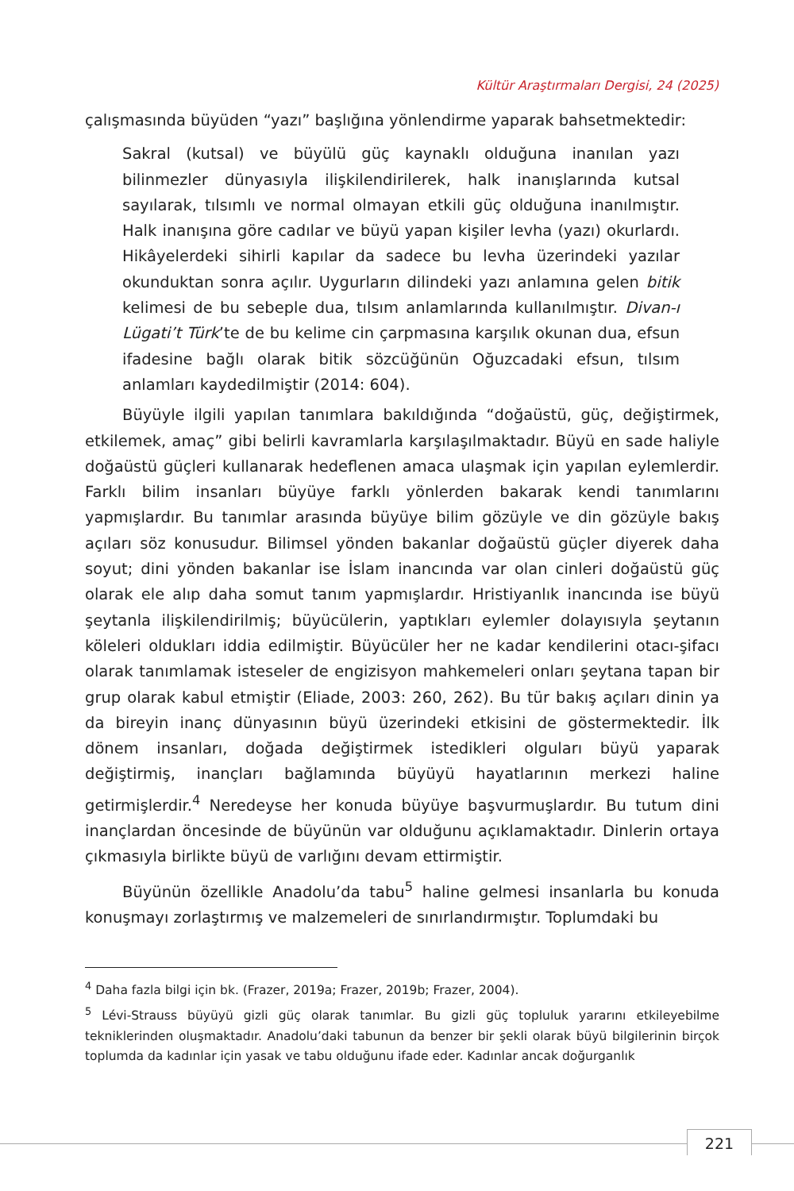Kültür Araştırmaları Dergisi, 24 (2025)
çalışmasında büyüden “yazı” başlığına yönlendirme yaparak bahsetmektedir:
Sakral (kutsal) ve büyülü güç kaynaklı olduğuna inanılan yazı bilinmezler dünyasıyla ilişkilendirilerek, halk inanışlarında kutsal sayılarak, tılsımlı ve normal olmayan etkili güç olduğuna inanılmıştır. Halk inanışına göre cadılar ve büyü yapan kişiler levha (yazı) okurlardı. Hikâyelerdeki sihirli kapılar da sadece bu levha üzerindeki yazılar okunduktan sonra açılır. Uygurların dilindeki yazı anlamına gelen bitik kelimesi de bu sebeple dua, tılsım anlamlarında kullanılmıştır. Divan-ı Lügati’t Türk’te de bu kelime cin çarpmasına karşılık okunan dua, efsun ifadesine bağlı olarak bitik sözcüğünün Oğuzcadaki efsun, tılsım anlamları kaydedilmiştir (2014: 604).
Büyüyle ilgili yapılan tanımlara bakıldığında “doğaüstü, güç, değiştirmek, etkilemek, amaç” gibi belirli kavramlarla karşılaşılmaktadır. Büyü en sade haliyle doğaüstü güçleri kullanarak hedeflenen amaca ulaşmak için yapılan eylemlerdir. Farklı bilim insanları büyüye farklı yönlerden bakarak kendi tanımlarını yapmışlardır. Bu tanımlar arasında büyüye bilim gözüyle ve din gözüyle bakış açıları söz konusudur. Bilimsel yönden bakanlar doğaüstü güçler diyerek daha soyut; dini yönden bakanlar ise İslam inancında var olan cinleri doğaüstü güç olarak ele alıp daha somut tanım yapmışlardır. Hristiyanlık inancında ise büyü şeytanla ilişkilendirilmiş; büyücülerin, yaptıkları eylemler dolayısıyla şeytanın köleleri oldukları iddia edilmiştir. Büyücüler her ne kadar kendilerini otacı-şifacı olarak tanımlamak isteseler de engizisyon mahkemeleri onları şeytana tapan bir grup olarak kabul etmiştir (Eliade, 2003: 260, 262). Bu tür bakış açıları dinin ya da bireyin inanç dünyasının büyü üzerindeki etkisini de göstermektedir. İlk dönem insanları, doğada değiştirmek istedikleri olguları büyü yaparak değiştirmiş, inançları bağlamında büyüyü hayatlarının merkezi haline getirmişlerdir.<sup>4</sup> Neredeyse her konuda büyüye başvurmuşlardır. Bu tutum dini inançlardan öncesinde de büyünün var olduğunu açıklamaktadır. Dinlerin ortaya çıkmasıyla birlikte büyü de varlığını devam ettirmiştir.
Büyünün özellikle Anadolu’da tabu<sup>5</sup> haline gelmesi insanlarla bu konuda konuşmayı zorlaştırmış ve malzemeleri de sınırlandırmıştır. Toplumdaki bu
<sup>4</sup> Daha fazla bilgi için bk. (Frazer, 2019a; Frazer, 2019b; Frazer, 2004).
<sup>5</sup> Lévi-Strauss büyüyü gizli güç olarak tanımlar. Bu gizli güç topluluk yararını etkileyebilme tekniklerinden oluşmaktadır. Anadolu’daki tabunun da benzer bir şekli olarak büyü bilgilerinin birçok toplumda da kadınlar için yasak ve tabu olduğunu ifade eder. Kadınlar ancak doğurganlık
221